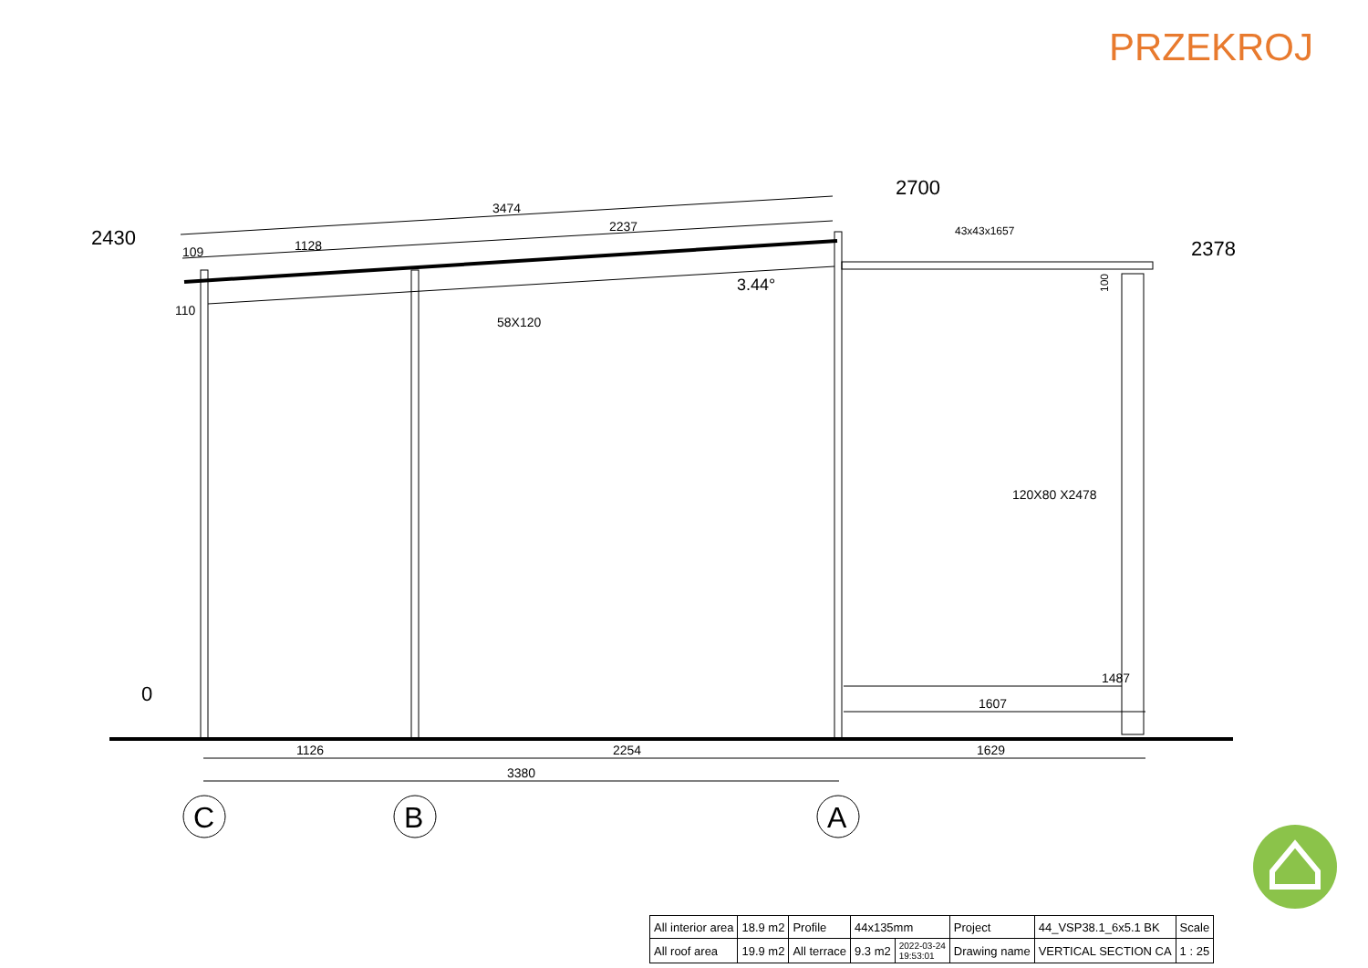PRZEKROJ
3474
2237
1128
109
110
58X120
3.44°
43x43x1657
120X80 X2478
1487
1607
1126
2254
1629
3380
2430
2700
2378
0
100
C
B
A
| All interior area | 18.9 m2 | Profile | 44x135mm | | Project | 44_VSP38.1_6x5.1 BK | Scale |
| All roof area | 19.9 m2 | All terrace | 9.3 m2 | 2022-03-24 19:53:01 | Drawing name | VERTICAL SECTION CA | 1 : 25 |